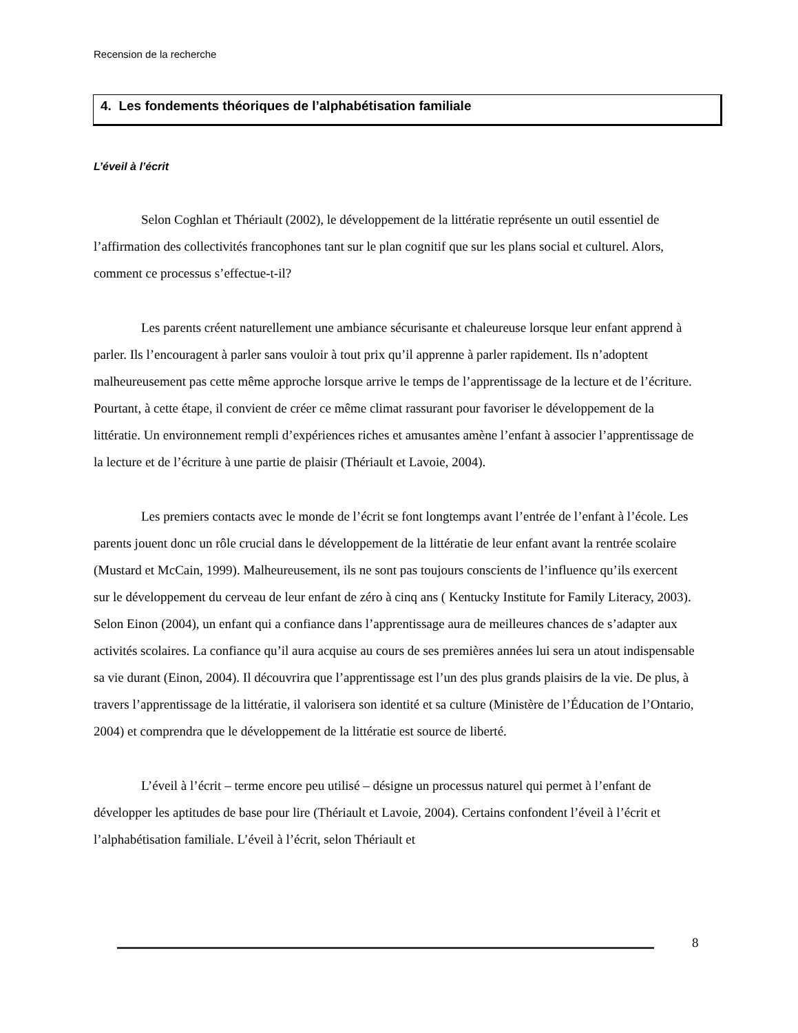Recension de la recherche
4. Les fondements théoriques de l’alphabétisation familiale
L’éveil à l’écrit
Selon Coghlan et Thériault (2002), le développement de la littératie représente un outil essentiel de l’affirmation des collectivités francophones tant sur le plan cognitif que sur les plans social et culturel. Alors, comment ce processus s’effectue-t-il?
Les parents créent naturellement une ambiance sécurisante et chaleureuse lorsque leur enfant apprend à parler. Ils l’encouragent à parler sans vouloir à tout prix qu’il apprenne à parler rapidement. Ils n’adoptent malheureusement pas cette même approche lorsque arrive le temps de l’apprentissage de la lecture et de l’écriture. Pourtant, à cette étape, il convient de créer ce même climat rassurant pour favoriser le développement de la littératie. Un environnement rempli d’expériences riches et amusantes amène l’enfant à associer l’apprentissage de la lecture et de l’écriture à une partie de plaisir (Thériault et Lavoie, 2004).
Les premiers contacts avec le monde de l’écrit se font longtemps avant l’entrée de l’enfant à l’école. Les parents jouent donc un rôle crucial dans le développement de la littératie de leur enfant avant la rentrée scolaire (Mustard et McCain, 1999). Malheureusement, ils ne sont pas toujours conscients de l’influence qu’ils exercent sur le développement du cerveau de leur enfant de zéro à cinq ans ( Kentucky Institute for Family Literacy, 2003). Selon Einon (2004), un enfant qui a confiance dans l’apprentissage aura de meilleures chances de s’adapter aux activités scolaires. La confiance qu’il aura acquise au cours de ses premières années lui sera un atout indispensable sa vie durant (Einon, 2004). Il découvrira que l’apprentissage est l’un des plus grands plaisirs de la vie. De plus, à travers l’apprentissage de la littératie, il valorisera son identité et sa culture (Ministère de l’Éducation de l’Ontario, 2004) et comprendra que le développement de la littératie est source de liberté.
L’éveil à l’écrit – terme encore peu utilisé – désigne un processus naturel qui permet à l’enfant de développer les aptitudes de base pour lire (Thériault et Lavoie, 2004). Certains confondent l’éveil à l’écrit et l’alphabétisation familiale. L’éveil à l’écrit, selon Thériault et
8